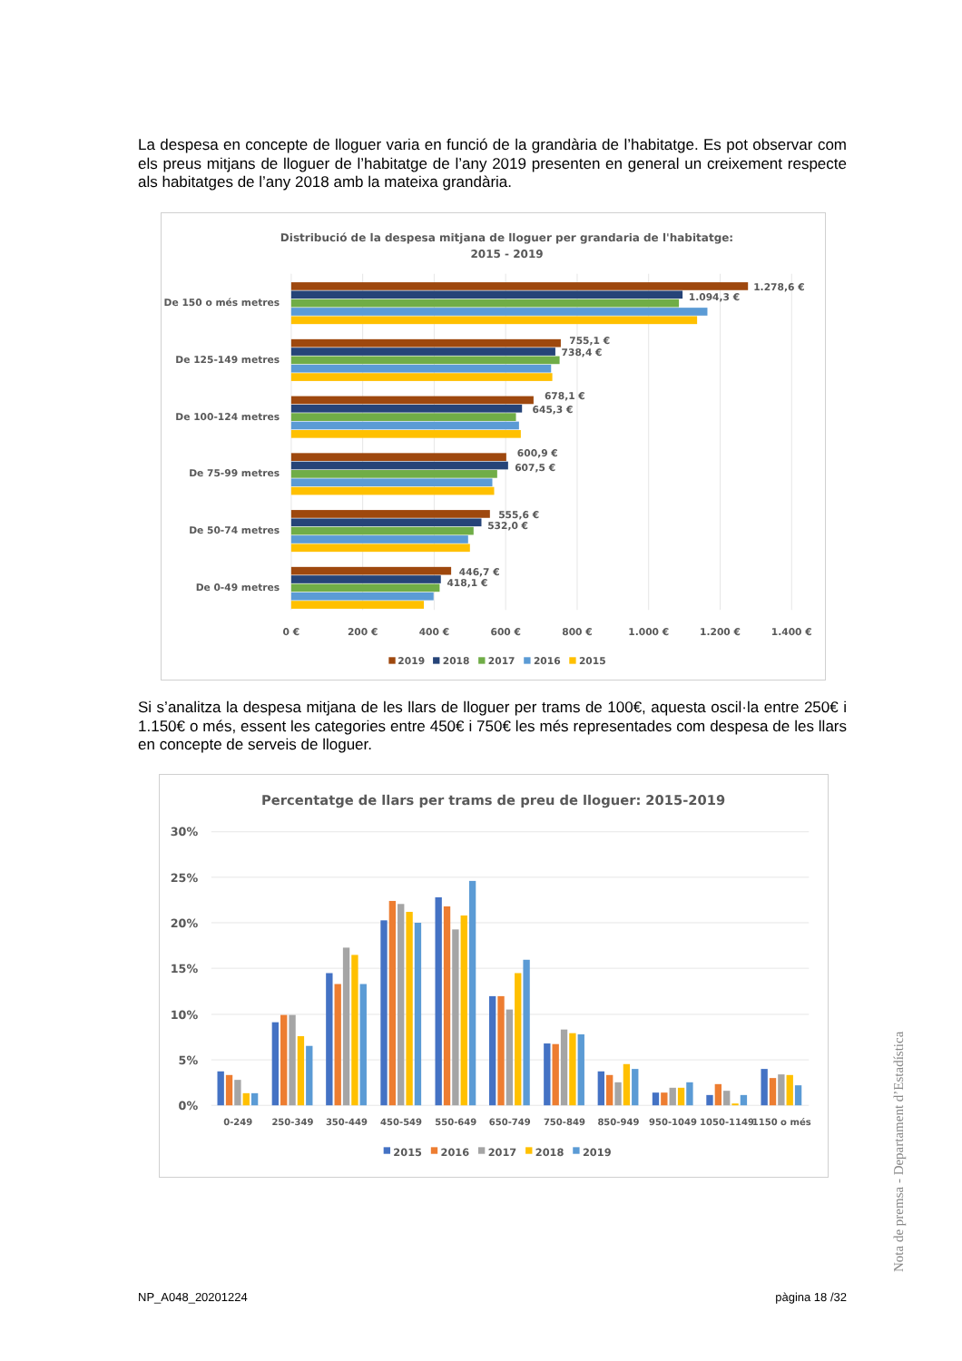La despesa en concepte de lloguer varia en funció de la grandària de l’habitatge. Es pot observar com els preus mitjans de lloguer de l’habitatge de l’any 2019 presenten en general un creixement respecte als habitatges de l’any 2018 amb la mateixa grandària.
Distribució de la despesa mitjana de lloguer per grandaria de l'habitatge:
2015 - 2019
De 150 o més metres
De 125-149 metres
De 100-124 metres
De 75-99 metres
De 50-74 metres
De 0-49 metres
1.278,6 €
1.094,3 €
755,1 €
738,4 €
678,1 €
645,3 €
600,9 €
607,5 €
555,6 €
532,0 €
446,7 €
418,1 €
0 €
200 €
400 €
600 €
800 €
1.000 €
1.200 €
1.400 €
2019
2018
2017
2016
2015
Si s’analitza la despesa mitjana de les llars de lloguer per trams de 100€, aquesta oscil·la entre 250€ i 1.150€ o més, essent les categories entre 450€ i 750€ les més representades com despesa de les llars en concepte de serveis de lloguer.
Percentatge de llars per trams de preu de lloguer: 2015-2019
30%
25%
20%
15%
10%
5%
0%
0-249
250-349
350-449
450-549
550-649
650-749
750-849
850-949
950-1049
1050-1149
1150 o més
2015
2016
2017
2018
2019
Nota de premsa - Departament d’Estadística
NP_A048_20201224 pàgina 18 /32